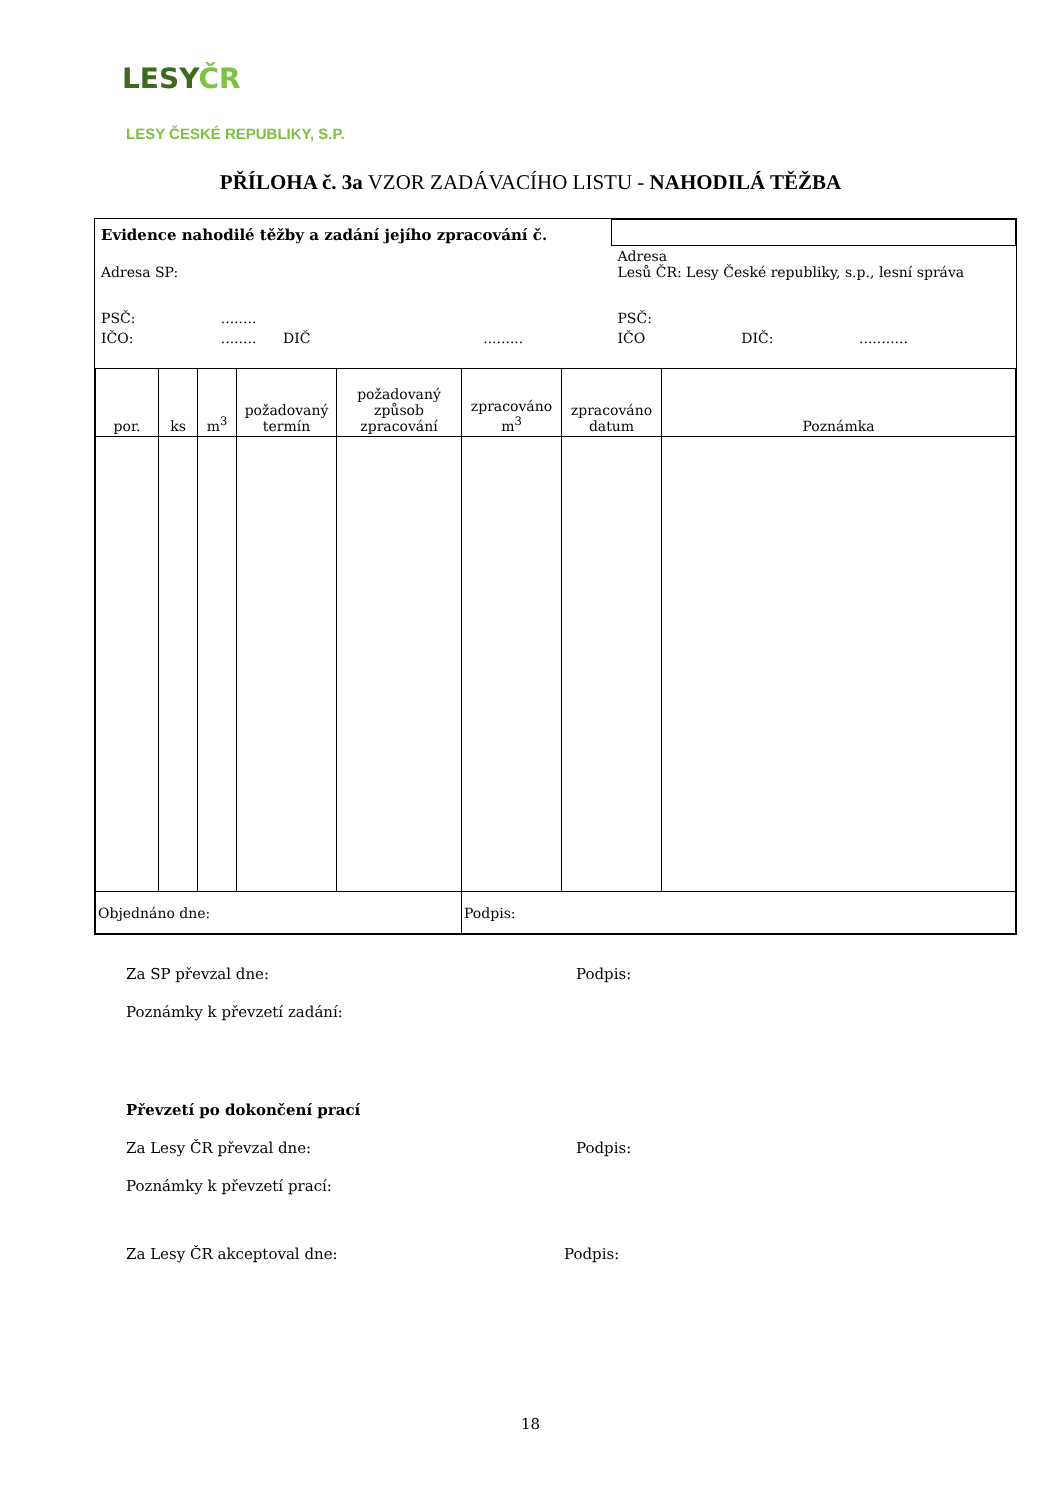LESYČR
LESY ČESKÉ REPUBLIKY, S.P.
PŘÍLOHA č. 3a VZOR ZADÁVACÍHO LISTU - NAHODILÁ TĚŽBA
| Evidence nahodilé těžby a zadání jejího zpracování č. | | | | | |
| Adresa SP: | | | Adresa Lesů ČR: Lesy České republiky, s.p., lesní správa | | |
| PSČ: | ........ | | PSČ: | | |
| IČO: | ........ DIČ | ......... | IČO | DIČ: | ........... |
| por. | ks | m<sup>3</sup> | požadovaný termín | požadovaný způsob zpracování | zpracováno m<sup>3</sup> | zpracováno datum | Poznámka |
| --- | --- | --- | --- | --- | --- | --- | --- |
| Objednáno dne: | | | | | Podpis: | | |
Za SP převzal dne: Podpis:
Poznámky k převzetí zadání:
Převzetí po dokončení prací
Za Lesy ČR převzal dne: Podpis:
Poznámky k převzetí prací:
Za Lesy ČR akceptoval dne: Podpis:
18